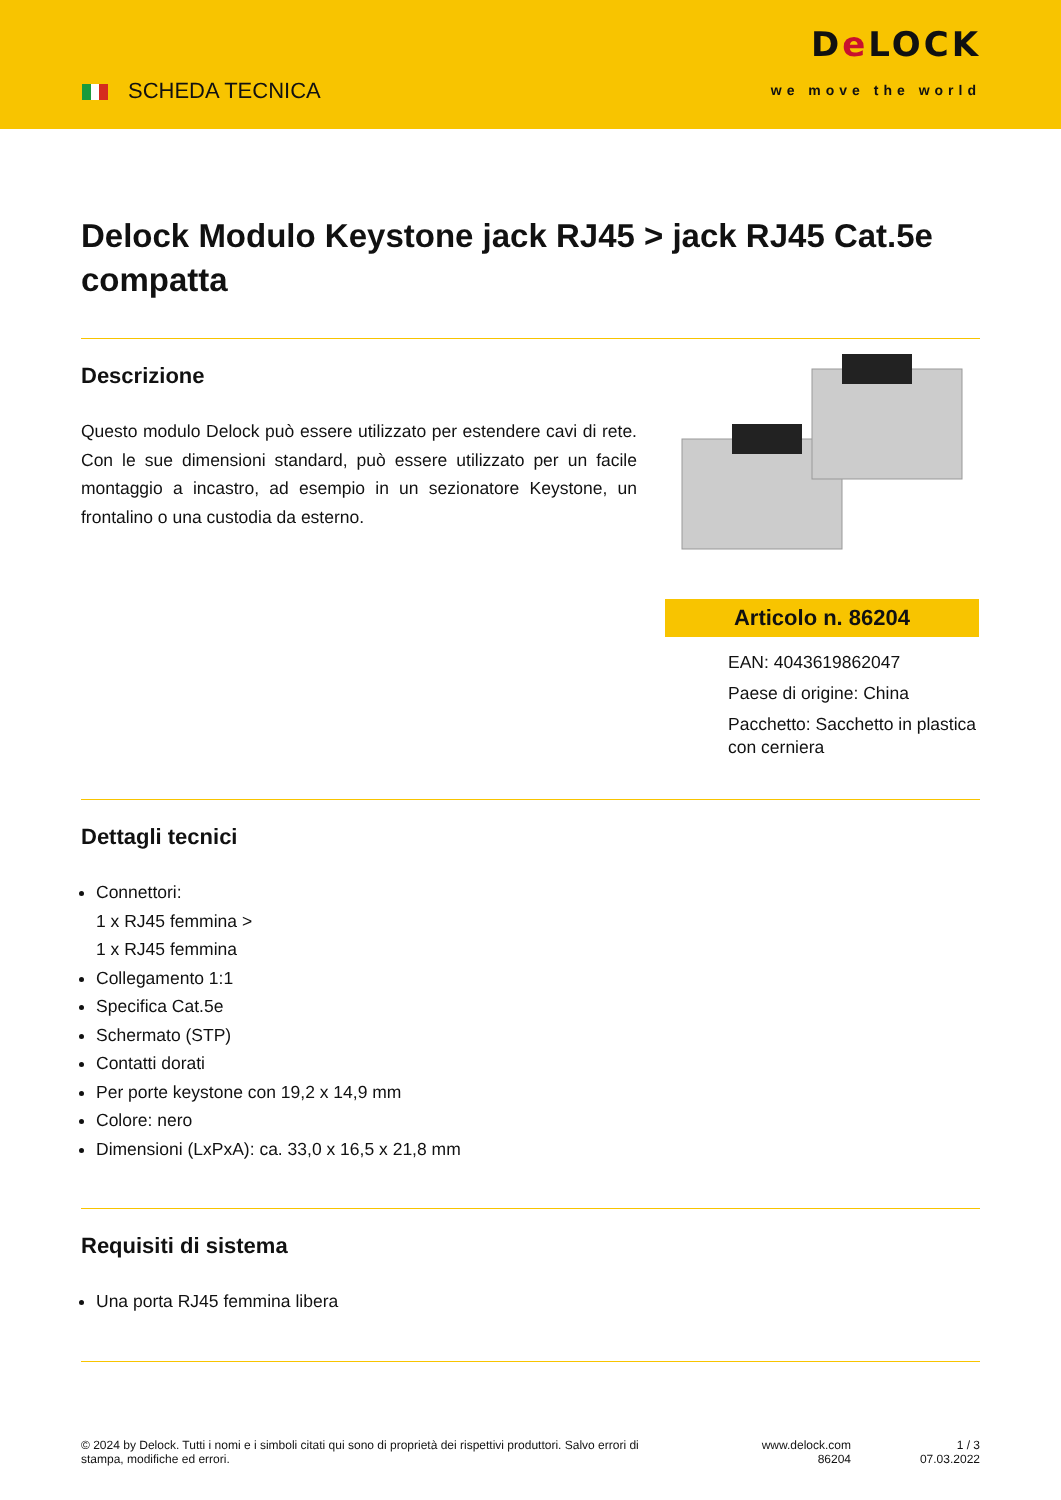SCHEDA TECNICA
De LOCK
we move the world
Delock Modulo Keystone jack RJ45 > jack RJ45 Cat.5e compatta
Descrizione
Questo modulo Delock può essere utilizzato per estendere cavi di rete. Con le sue dimensioni standard, può essere utilizzato per un facile montaggio a incastro, ad esempio in un sezionatore Keystone, un frontalino o una custodia da esterno.
Articolo n. 86204
EAN: 4043619862047
Paese di origine: China
Pacchetto: Sacchetto in plastica con cerniera
Dettagli tecnici
Connettori:
1 x RJ45 femmina >
1 x RJ45 femmina
Collegamento 1:1
Specifica Cat.5e
Schermato (STP)
Contatti dorati
Per porte keystone con 19,2 x 14,9 mm
Colore: nero
Dimensioni (LxPxA): ca. 33,0 x 16,5 x 21,8 mm
Requisiti di sistema
Una porta RJ45 femmina libera
© 2024 by Delock. Tutti i nomi e i simboli citati qui sono di proprietà dei rispettivi produttori. Salvo errori di stampa, modifiche ed errori.
www.delock.com
86204
1 / 3
07.03.2022